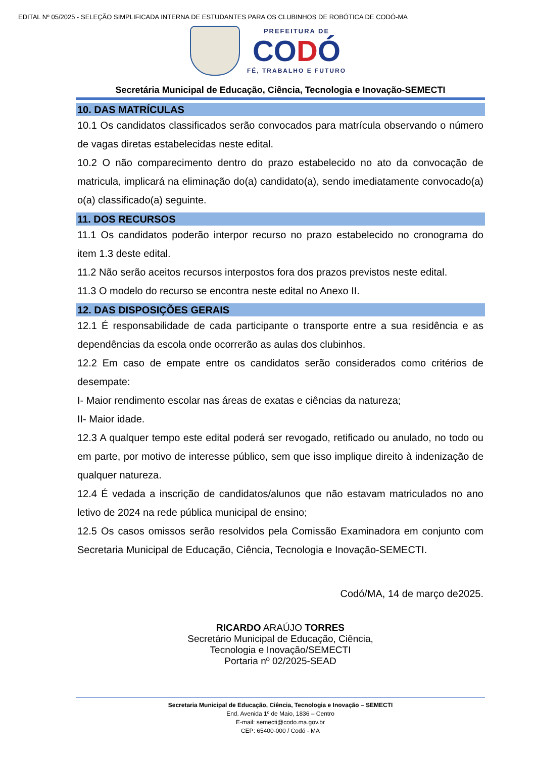EDITAL Nº 05/2025 - SELEÇÃO SIMPLIFICADA INTERNA DE ESTUDANTES PARA OS CLUBINHOS DE ROBÓTICA DE CODÓ-MA
PREFEITURA DE
CODÓ
FÉ, TRABALHO E FUTURO
Secretária Municipal de Educação, Ciência, Tecnologia e Inovação-SEMECTI
10. DAS MATRÍCULAS
10.1 Os candidatos classificados serão convocados para matrícula observando o número de vagas diretas estabelecidas neste edital.
10.2 O não comparecimento dentro do prazo estabelecido no ato da convocação de matricula, implicará na eliminação do(a) candidato(a), sendo imediatamente convocado(a) o(a) classificado(a) seguinte.
11. DOS RECURSOS
11.1 Os candidatos poderão interpor recurso no prazo estabelecido no cronograma do item 1.3 deste edital.
11.2 Não serão aceitos recursos interpostos fora dos prazos previstos neste edital.
11.3 O modelo do recurso se encontra neste edital no Anexo II.
12. DAS DISPOSIÇÕES GERAIS
12.1 É responsabilidade de cada participante o transporte entre a sua residência e as dependências da escola onde ocorrerão as aulas dos clubinhos.
12.2 Em caso de empate entre os candidatos serão considerados como critérios de desempate:
I- Maior rendimento escolar nas áreas de exatas e ciências da natureza;
II- Maior idade.
12.3 A qualquer tempo este edital poderá ser revogado, retificado ou anulado, no todo ou em parte, por motivo de interesse público, sem que isso implique direito à indenização de qualquer natureza.
12.4 É vedada a inscrição de candidatos/alunos que não estavam matriculados no ano letivo de 2024 na rede pública municipal de ensino;
12.5 Os casos omissos serão resolvidos pela Comissão Examinadora em conjunto com Secretaria Municipal de Educação, Ciência, Tecnologia e Inovação-SEMECTI.
Codó/MA, 14 de março de2025.
RICARDO ARAÚJO TORRES
Secretário Municipal de Educação, Ciência,
Tecnologia e Inovação/SEMECTI
Portaria nº 02/2025-SEAD
Secretaria Municipal de Educação, Ciência, Tecnologia e Inovação – SEMECTI
End. Avenida 1º de Maio, 1836 – Centro
E-mail: semecti@codo.ma.gov.br
CEP: 65400-000 / Codó - MA